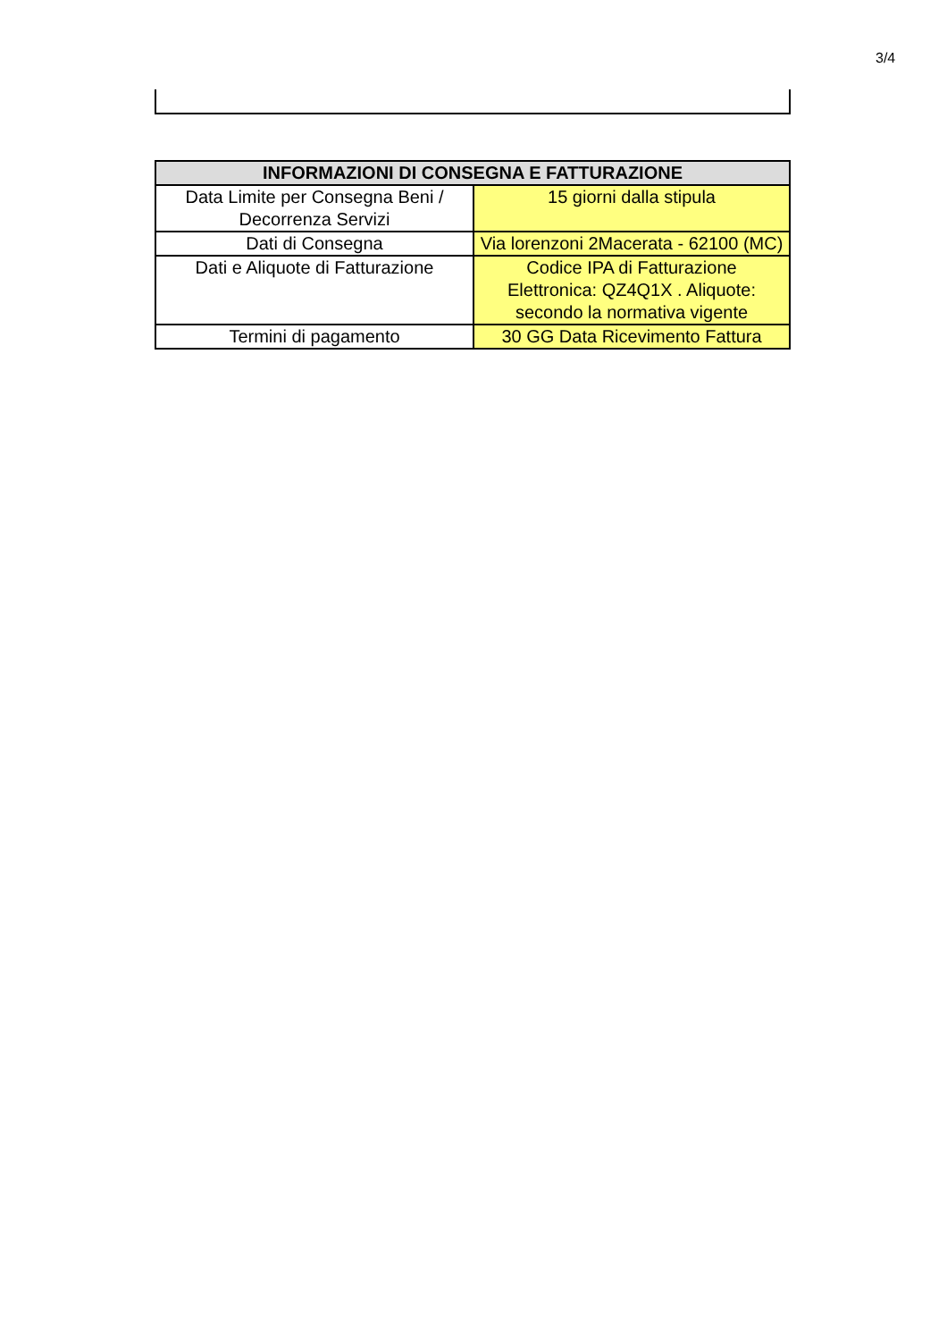3/4
| INFORMAZIONI DI CONSEGNA E FATTURAZIONE | |
| --- | --- |
| Data Limite per Consegna Beni / Decorrenza Servizi | 15 giorni dalla stipula |
| Dati di Consegna | Via lorenzoni 2Macerata - 62100 (MC) |
| Dati e Aliquote di Fatturazione | Codice IPA di Fatturazione Elettronica: QZ4Q1X . Aliquote: secondo la normativa vigente |
| Termini di pagamento | 30 GG Data Ricevimento Fattura |